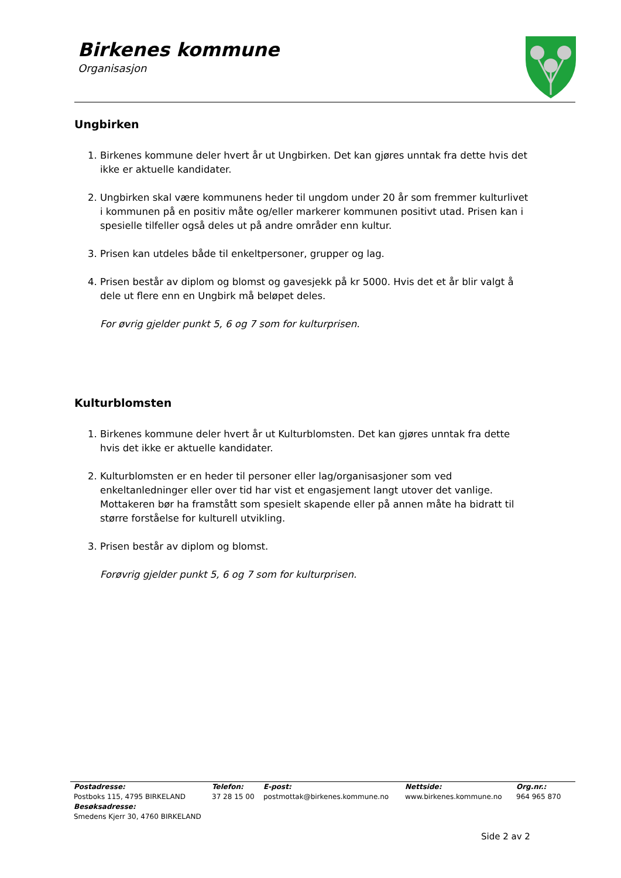Birkenes kommune
Organisasjon
Ungbirken
1. Birkenes kommune deler hvert år ut Ungbirken. Det kan gjøres unntak fra dette hvis det ikke er aktuelle kandidater.
2. Ungbirken skal være kommunens heder til ungdom under 20 år som fremmer kulturlivet i kommunen på en positiv måte og/eller markerer kommunen positivt utad. Prisen kan i spesielle tilfeller også deles ut på andre områder enn kultur.
3. Prisen kan utdeles både til enkeltpersoner, grupper og lag.
4. Prisen består av diplom og blomst og gavesjekk på kr 5000. Hvis det et år blir valgt å dele ut flere enn en Ungbirk må beløpet deles.
For øvrig gjelder punkt 5, 6 og 7 som for kulturprisen.
Kulturblomsten
1. Birkenes kommune deler hvert år ut Kulturblomsten. Det kan gjøres unntak fra dette hvis det ikke er aktuelle kandidater.
2. Kulturblomsten er en heder til personer eller lag/organisasjoner som ved enkeltanledninger eller over tid har vist et engasjement langt utover det vanlige. Mottakeren bør ha framstått som spesielt skapende eller på annen måte ha bidratt til større forståelse for kulturell utvikling.
3. Prisen består av diplom og blomst.
Forøvrig gjelder punkt 5, 6 og 7 som for kulturprisen.
Postadresse:
Postboks 115, 4795 BIRKELAND
Besøksadresse:
Smedens Kjerr 30, 4760 BIRKELAND
Telefon:
37 28 15 00
E-post:
postmottak@birkenes.kommune.no
Nettside:
www.birkenes.kommune.no
Org.nr.:
964 965 870
Side 2 av 2